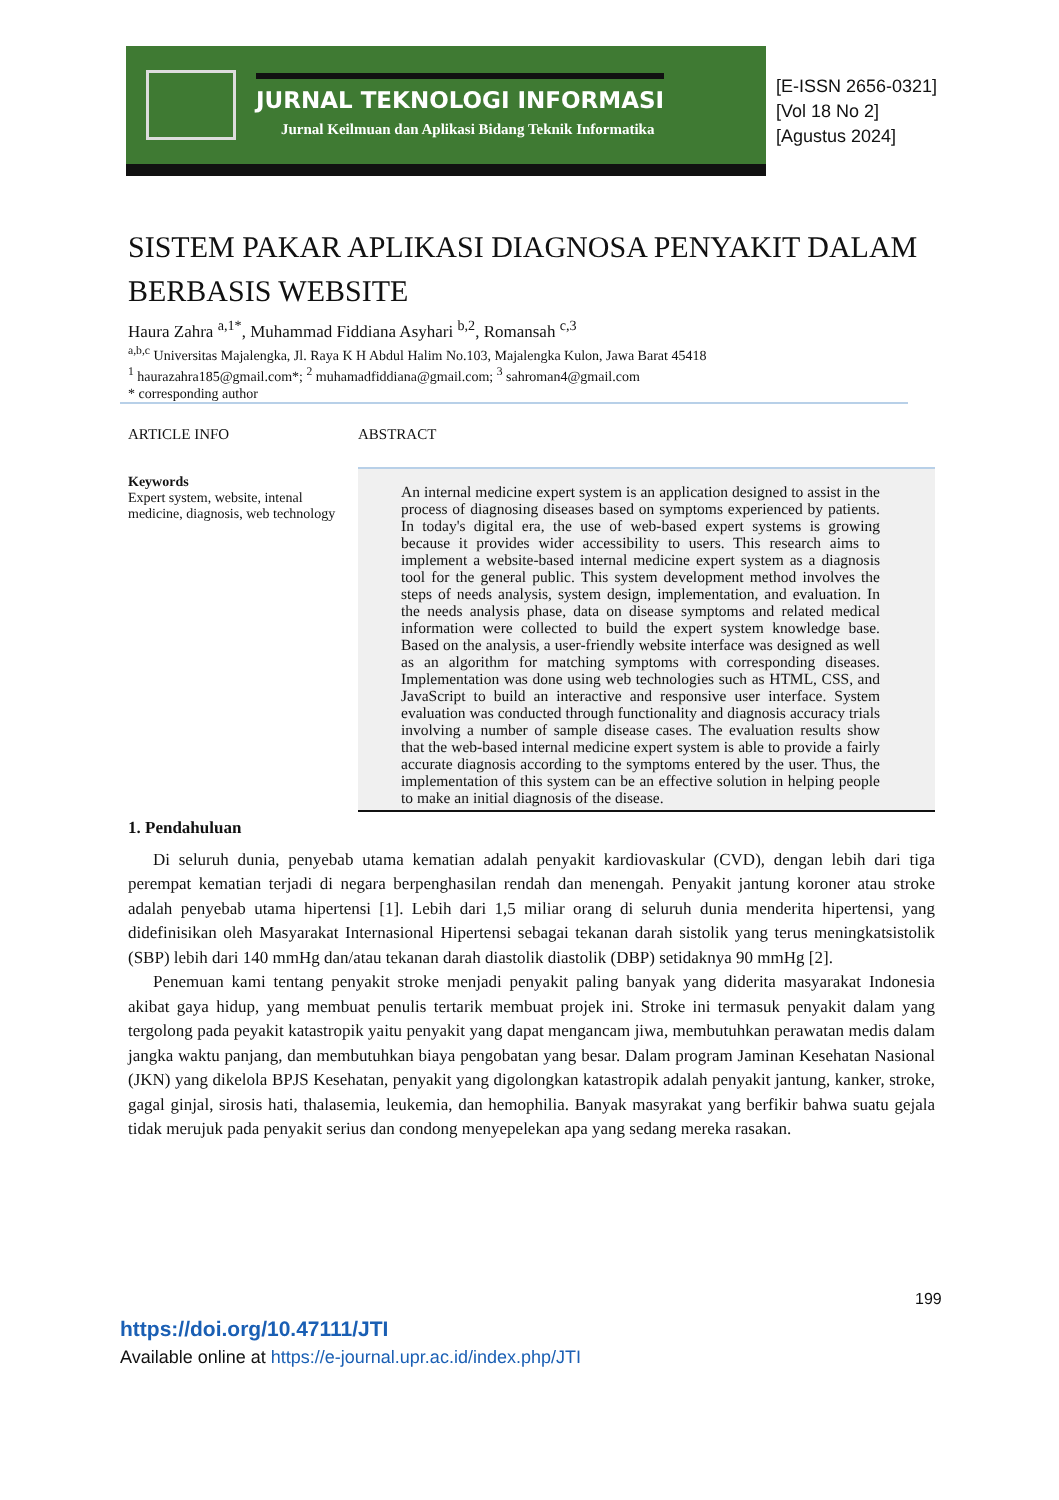JURNAL TEKNOLOGI INFORMASI
Jurnal Keilmuan dan Aplikasi Bidang Teknik Informatika
[E-ISSN 2656-0321]
[Vol 18 No 2]
[Agustus 2024]
SISTEM PAKAR APLIKASI DIAGNOSA PENYAKIT DALAM BERBASIS WEBSITE
Haura Zahra <sup>a,1*</sup>, Muhammad Fiddiana Asyhari <sup>b,2</sup>, Romansah <sup>c,3</sup>
<sup>a,b,c</sup> Universitas Majalengka, Jl. Raya K H Abdul Halim No.103, Majalengka Kulon, Jawa Barat 45418
<sup>1</sup> haurazahra185@gmail.com*; <sup>2</sup> muhamadfiddiana@gmail.com; <sup>3</sup> sahroman4@gmail.com
* corresponding author
ARTICLE INFO
Keywords
Expert system, website, intenal medicine, diagnosis, web technology
ABSTRACT
An internal medicine expert system is an application designed to assist in the process of diagnosing diseases based on symptoms experienced by patients. In today's digital era, the use of web-based expert systems is growing because it provides wider accessibility to users. This research aims to implement a website-based internal medicine expert system as a diagnosis tool for the general public. This system development method involves the steps of needs analysis, system design, implementation, and evaluation. In the needs analysis phase, data on disease symptoms and related medical information were collected to build the expert system knowledge base. Based on the analysis, a user-friendly website interface was designed as well as an algorithm for matching symptoms with corresponding diseases. Implementation was done using web technologies such as HTML, CSS, and JavaScript to build an interactive and responsive user interface. System evaluation was conducted through functionality and diagnosis accuracy trials involving a number of sample disease cases. The evaluation results show that the web-based internal medicine expert system is able to provide a fairly accurate diagnosis according to the symptoms entered by the user. Thus, the implementation of this system can be an effective solution in helping people to make an initial diagnosis of the disease.
1. Pendahuluan
Di seluruh dunia, penyebab utama kematian adalah penyakit kardiovaskular (CVD), dengan lebih dari tiga perempat kematian terjadi di negara berpenghasilan rendah dan menengah. Penyakit jantung koroner atau stroke adalah penyebab utama hipertensi [1]. Lebih dari 1,5 miliar orang di seluruh dunia menderita hipertensi, yang didefinisikan oleh Masyarakat Internasional Hipertensi sebagai tekanan darah sistolik yang terus meningkatsistolik (SBP) lebih dari 140 mmHg dan/atau tekanan darah diastolik diastolik (DBP) setidaknya 90 mmHg [2].
Penemuan kami tentang penyakit stroke menjadi penyakit paling banyak yang diderita masyarakat Indonesia akibat gaya hidup, yang membuat penulis tertarik membuat projek ini. Stroke ini termasuk penyakit dalam yang tergolong pada peyakit katastropik yaitu penyakit yang dapat mengancam jiwa, membutuhkan perawatan medis dalam jangka waktu panjang, dan membutuhkan biaya pengobatan yang besar. Dalam program Jaminan Kesehatan Nasional (JKN) yang dikelola BPJS Kesehatan, penyakit yang digolongkan katastropik adalah penyakit jantung, kanker, stroke, gagal ginjal, sirosis hati, thalasemia, leukemia, dan hemophilia. Banyak masyrakat yang berfikir bahwa suatu gejala tidak merujuk pada penyakit serius dan condong menyepelekan apa yang sedang mereka rasakan.
199
https://doi.org/10.47111/JTI
Available online at https://e-journal.upr.ac.id/index.php/JTI